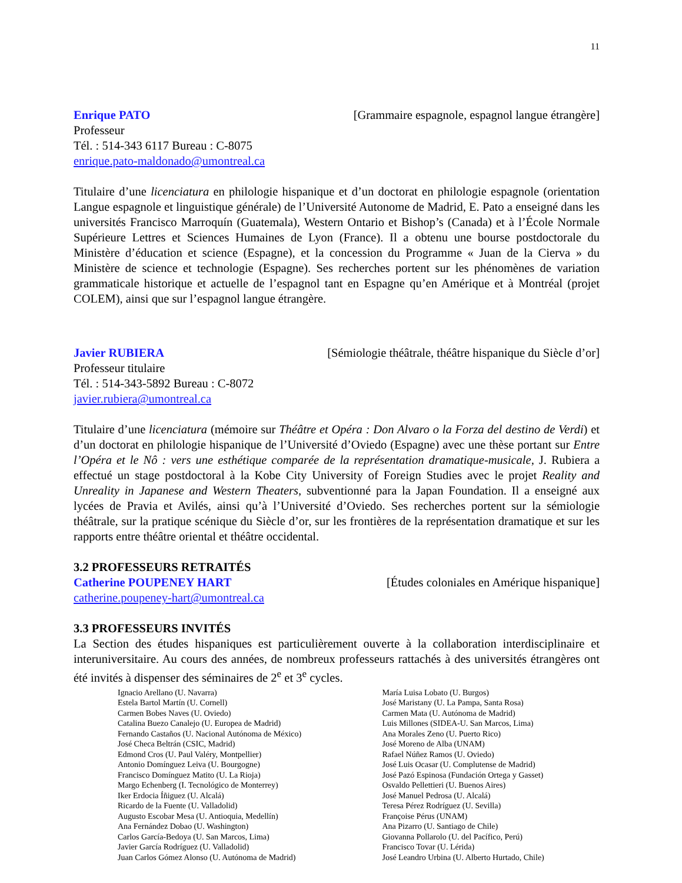11
Enrique PATO [Grammaire espagnole, espagnol langue étrangère]
Professeur
Tél. : 514-343 6117 Bureau : C-8075
enrique.pato-maldonado@umontreal.ca
Titulaire d’une licenciatura en philologie hispanique et d’un doctorat en philologie espagnole (orientation Langue espagnole et linguistique générale) de l’Université Autonome de Madrid, E. Pato a enseigné dans les universités Francisco Marroquín (Guatemala), Western Ontario et Bishop’s (Canada) et à l’École Normale Supérieure Lettres et Sciences Humaines de Lyon (France). Il a obtenu une bourse postdoctorale du Ministère d’éducation et science (Espagne), et la concession du Programme « Juan de la Cierva » du Ministère de science et technologie (Espagne). Ses recherches portent sur les phénomènes de variation grammaticale historique et actuelle de l’espagnol tant en Espagne qu’en Amérique et à Montréal (projet COLEM), ainsi que sur l’espagnol langue étrangère.
Javier RUBIERA [Sémiologie théâtrale, théâtre hispanique du Siècle d’or]
Professeur titulaire
Tél. : 514-343-5892 Bureau : C-8072
javier.rubiera@umontreal.ca
Titulaire d’une licenciatura (mémoire sur Théâtre et Opéra : Don Alvaro o la Forza del destino de Verdi) et d’un doctorat en philologie hispanique de l’Université d’Oviedo (Espagne) avec une thèse portant sur Entre l’Opéra et le Nô : vers une esthétique comparée de la représentation dramatique-musicale, J. Rubiera a effectué un stage postdoctoral à la Kobe City University of Foreign Studies avec le projet Reality and Unreality in Japanese and Western Theaters, subventionné para la Japan Foundation. Il a enseigné aux lycées de Pravia et Avilés, ainsi qu’à l’Université d’Oviedo. Ses recherches portent sur la sémiologie théâtrale, sur la pratique scénique du Siècle d’or, sur les frontières de la représentation dramatique et sur les rapports entre théâtre oriental et théâtre occidental.
3.2 PROFESSEURS RETRAITÉS
Catherine POUPENEY HART [Études coloniales en Amérique hispanique]
catherine.poupeney-hart@umontreal.ca
3.3 PROFESSEURS INVITÉS
La Section des études hispaniques est particulièrement ouverte à la collaboration interdisciplinaire et interuniversitaire. Au cours des années, de nombreux professeurs rattachés à des universités étrangères ont été invités à dispenser des séminaires de 2<sup>e</sup> et 3<sup>e</sup> cycles.
Ignacio Arellano (U. Navarra)
Estela Bartol Martín (U. Cornell)
Carmen Bobes Naves (U. Oviedo)
Catalina Buezo Canalejo (U. Europea de Madrid)
Fernando Castaños (U. Nacional Autónoma de México)
José Checa Beltrán (CSIC, Madrid)
Edmond Cros (U. Paul Valéry, Montpellier)
Antonio Domínguez Leiva (U. Bourgogne)
Francisco Domínguez Matito (U. La Rioja)
Margo Echenberg (I. Tecnológico de Monterrey)
Iker Erdocia Íñiguez (U. Alcalá)
Ricardo de la Fuente (U. Valladolid)
Augusto Escobar Mesa (U. Antioquia, Medellín)
Ana Fernández Dobao (U. Washington)
Carlos García-Bedoya (U. San Marcos, Lima)
Javier García Rodríguez (U. Valladolid)
Juan Carlos Gómez Alonso (U. Autónoma de Madrid)
María Luisa Lobato (U. Burgos)
José Maristany (U. La Pampa, Santa Rosa)
Carmen Mata (U. Autónoma de Madrid)
Luis Millones (SIDEA-U. San Marcos, Lima)
Ana Morales Zeno (U. Puerto Rico)
José Moreno de Alba (UNAM)
Rafael Núñez Ramos (U. Oviedo)
José Luis Ocasar (U. Complutense de Madrid)
José Pazó Espinosa (Fundación Ortega y Gasset)
Osvaldo Pellettieri (U. Buenos Aires)
José Manuel Pedrosa (U. Alcalá)
Teresa Pérez Rodríguez (U. Sevilla)
Françoise Pérus (UNAM)
Ana Pizarro (U. Santiago de Chile)
Giovanna Pollarolo (U. del Pacífico, Perú)
Francisco Tovar (U. Lérida)
José Leandro Urbina (U. Alberto Hurtado, Chile)